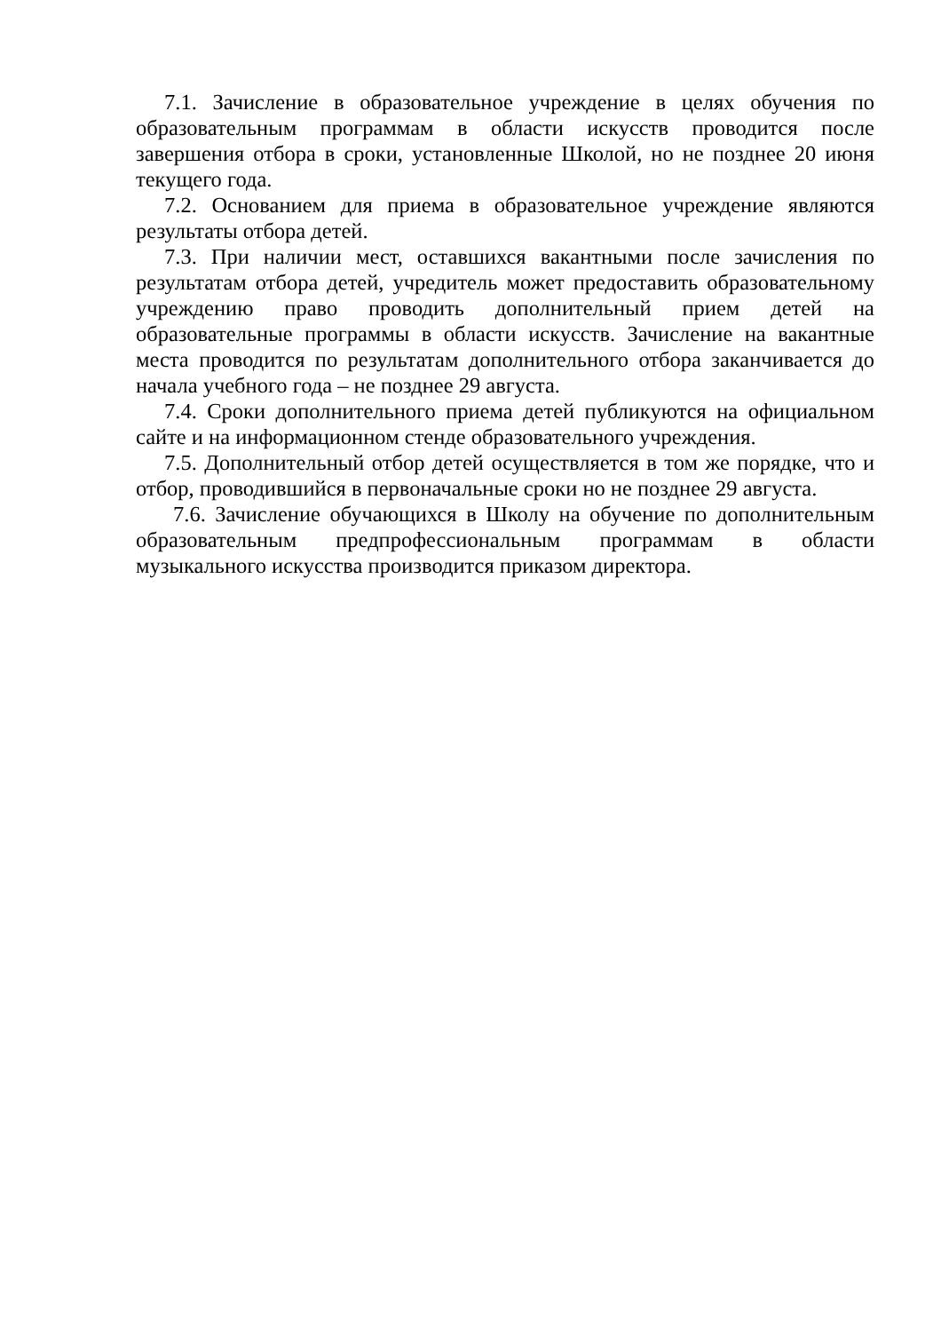7.1. Зачисление в образовательное учреждение в целях обучения по образовательным программам в области искусств проводится после завершения отбора в сроки, установленные Школой, но не позднее 20 июня текущего года.
7.2. Основанием для приема в образовательное учреждение являются результаты отбора детей.
7.3. При наличии мест, оставшихся вакантными после зачисления по результатам отбора детей, учредитель может предоставить образовательному учреждению право проводить дополнительный прием детей на образовательные программы в области искусств. Зачисление на вакантные места проводится по результатам дополнительного отбора заканчивается до начала учебного года – не позднее 29 августа.
7.4. Сроки дополнительного приема детей публикуются на официальном сайте и на информационном стенде образовательного учреждения.
7.5. Дополнительный отбор детей осуществляется в том же порядке, что и отбор, проводившийся в первоначальные сроки но не позднее 29 августа.
7.6. Зачисление обучающихся в Школу на обучение по дополнительным образовательным предпрофессиональным программам в области музыкального искусства производится приказом директора.